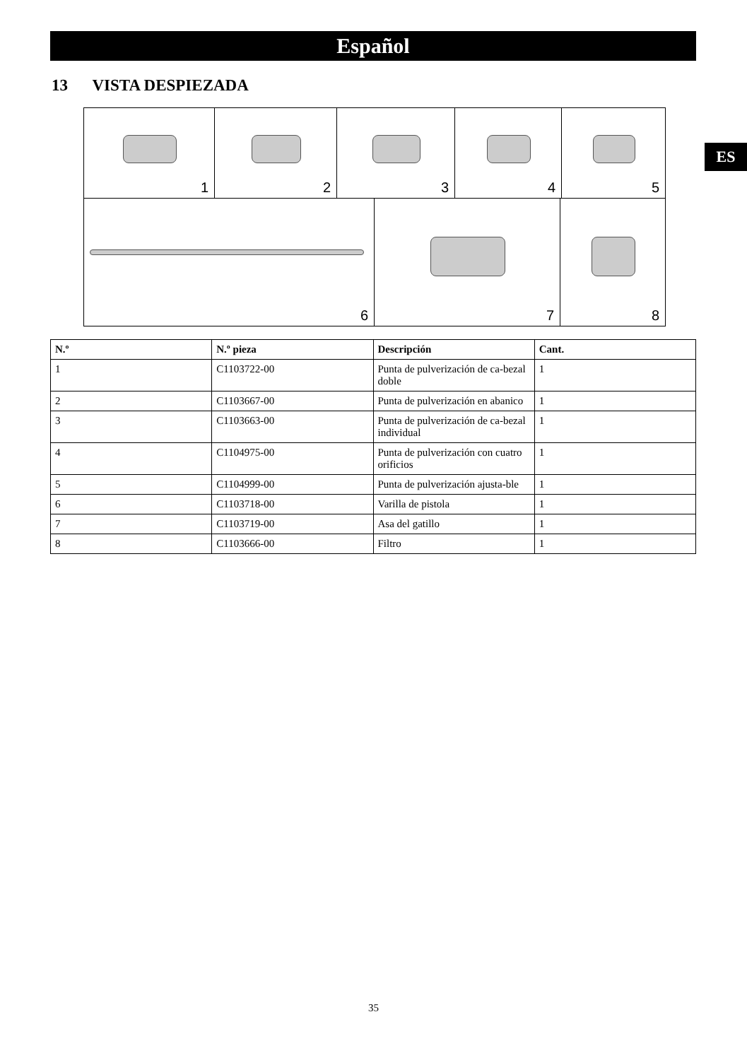Español
ES
13 VISTA DESPIEZADA
1
2
3
4
5
6
7
8
| N.º | N.º pieza | Descripción | Cant. |
| --- | --- | --- | --- |
| 1 | C1103722-00 | Punta de pulverización de ca-bezal doble | 1 |
| 2 | C1103667-00 | Punta de pulverización en abanico | 1 |
| 3 | C1103663-00 | Punta de pulverización de ca-bezal individual | 1 |
| 4 | C1104975-00 | Punta de pulverización con cuatro orificios | 1 |
| 5 | C1104999-00 | Punta de pulverización ajusta-ble | 1 |
| 6 | C1103718-00 | Varilla de pistola | 1 |
| 7 | C1103719-00 | Asa del gatillo | 1 |
| 8 | C1103666-00 | Filtro | 1 |
35